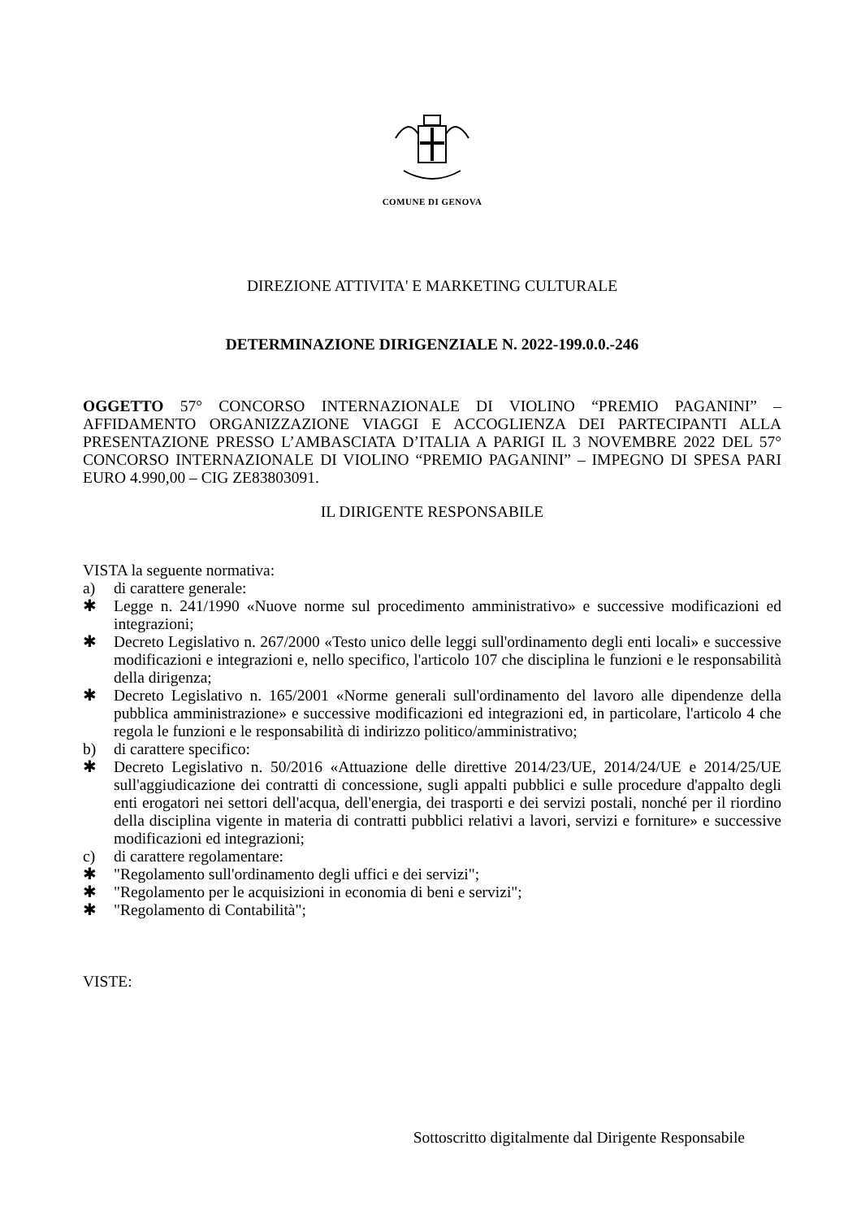COMUNE DI GENOVA
DIREZIONE ATTIVITA' E MARKETING CULTURALE
DETERMINAZIONE DIRIGENZIALE N. 2022-199.0.0.-246
OGGETTO 57° CONCORSO INTERNAZIONALE DI VIOLINO “PREMIO PAGANINI” – AFFIDAMENTO ORGANIZZAZIONE VIAGGI E ACCOGLIENZA DEI PARTECIPANTI ALLA PRESENTAZIONE PRESSO L’AMBASCIATA D’ITALIA A PARIGI IL 3 NOVEMBRE 2022 DEL 57° CONCORSO INTERNAZIONALE DI VIOLINO “PREMIO PAGANINI” – IMPEGNO DI SPESA PARI EURO 4.990,00 – CIG ZE83803091.
IL DIRIGENTE RESPONSABILE
VISTA la seguente normativa:
a) di carattere generale:
✱ Legge n. 241/1990 «Nuove norme sul procedimento amministrativo» e successive modificazioni ed integrazioni;
✱ Decreto Legislativo n. 267/2000 «Testo unico delle leggi sull'ordinamento degli enti locali» e successive modificazioni e integrazioni e, nello specifico, l'articolo 107 che disciplina le funzioni e le responsabilità della dirigenza;
✱ Decreto Legislativo n. 165/2001 «Norme generali sull'ordinamento del lavoro alle dipendenze della pubblica amministrazione» e successive modificazioni ed integrazioni ed, in particolare, l'articolo 4 che regola le funzioni e le responsabilità di indirizzo politico/amministrativo;
b) di carattere specifico:
✱ Decreto Legislativo n. 50/2016 «Attuazione delle direttive 2014/23/UE, 2014/24/UE e 2014/25/UE sull'aggiudicazione dei contratti di concessione, sugli appalti pubblici e sulle procedure d'appalto degli enti erogatori nei settori dell'acqua, dell'energia, dei trasporti e dei servizi postali, nonché per il riordino della disciplina vigente in materia di contratti pubblici relativi a lavori, servizi e forniture» e successive modificazioni ed integrazioni;
c) di carattere regolamentare:
✱ "Regolamento sull'ordinamento degli uffici e dei servizi";
✱ "Regolamento per le acquisizioni in economia di beni e servizi";
✱ "Regolamento di Contabilità";
VISTE:
Sottoscritto digitalmente dal Dirigente Responsabile